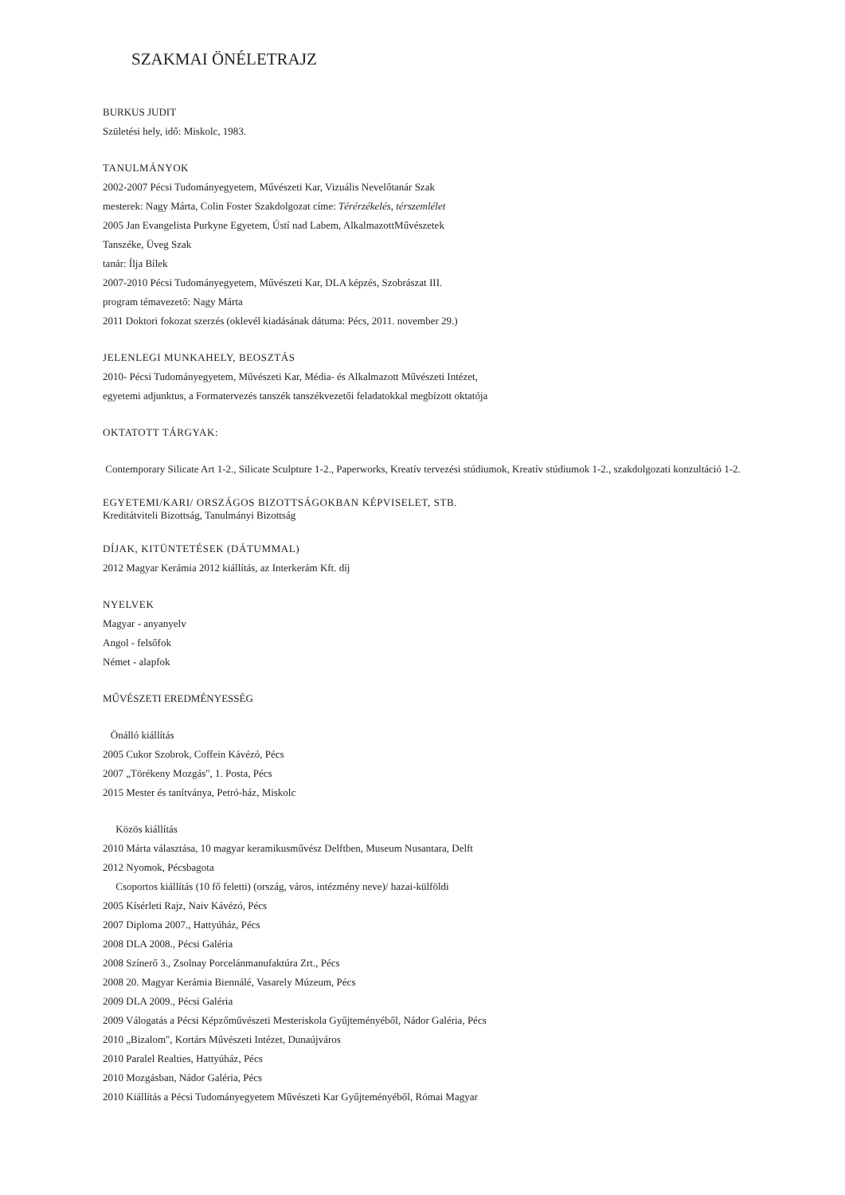SZAKMAI ÖNÉLETRAJZ
BURKUS JUDIT
Születési hely, idő: Miskolc, 1983.
TANULMÁNYOK
2002-2007 Pécsi Tudományegyetem, Művészeti Kar, Vizuális Nevelőtanár Szak
mesterek: Nagy Márta, Colin Foster Szakdolgozat címe: Térérzékelés, térszemlélet
2005 Jan Evangelista Purkyne Egyetem, Ústí nad Labem, AlkalmazottMűvészetek
Tanszéke, Üveg Szak
tanár: Ílja Bílek
2007-2010 Pécsi Tudományegyetem, Művészeti Kar, DLA képzés, Szobrászat III.
program témavezető: Nagy Márta
2011 Doktori fokozat szerzés (oklevél kiadásának dátuma: Pécs, 2011. november 29.)
JELENLEGI MUNKAHELY, BEOSZTÁS
2010- Pécsi Tudományegyetem, Művészeti Kar, Média- és Alkalmazott Művészeti Intézet,
egyetemi adjunktus, a Formatervezés tanszék tanszékvezetői feladatokkal megbízott oktatója
OKTATOTT TÁRGYAK:
Contemporary Silicate Art 1-2., Silicate Sculpture 1-2., Paperworks, Kreatív tervezési stúdiumok, Kreatív stúdiumok 1-2., szakdolgozati konzultáció 1-2.
EGYETEMI/KARI/ ORSZÁGOS BIZOTTSÁGOKBAN KÉPVISELET, STB.
Kreditátviteli Bizottság, Tanulmányi Bizottság
DÍJAK, KITÜNTETÉSEK (DÁTUMMAL)
2012 Magyar Kerámia 2012 kiállítás, az Interkerám Kft. díj
NYELVEK
Magyar - anyanyelv
Angol - felsőfok
Német - alapfok
MŰVÉSZETI EREDMÉNYESSÉG
Önálló kiállítás
2005 Cukor Szobrok, Coffein Kávézó, Pécs
2007 „Törékeny Mozgás", 1. Posta, Pécs
2015 Mester és tanítványa, Petró-ház, Miskolc
Közös kiállítás
2010 Márta választása, 10 magyar keramikusművész Delftben, Museum Nusantara, Delft
2012 Nyomok, Pécsbagota
Csoportos kiállítás (10 fő feletti) (ország, város, intézmény neve)/ hazai-külföldi
2005 Kísérleti Rajz, Naiv Kávézó, Pécs
2007 Diploma 2007., Hattyúház, Pécs
2008 DLA 2008., Pécsi Galéria
2008 Színerő 3., Zsolnay Porcelánmanufaktúra Zrt., Pécs
2008 20. Magyar Kerámia Biennálé, Vasarely Múzeum, Pécs
2009 DLA 2009., Pécsi Galéria
2009 Válogatás a Pécsi Képzőművészeti Mesteriskola Gyűjteményéből, Nádor Galéria, Pécs
2010 „Bizalom", Kortárs Művészeti Intézet, Dunaújváros
2010 Paralel Realties, Hattyúház, Pécs
2010 Mozgásban, Nádor Galéria, Pécs
2010 Kiállítás a Pécsi Tudományegyetem Művészeti Kar Gyűjteményéből, Római Magyar